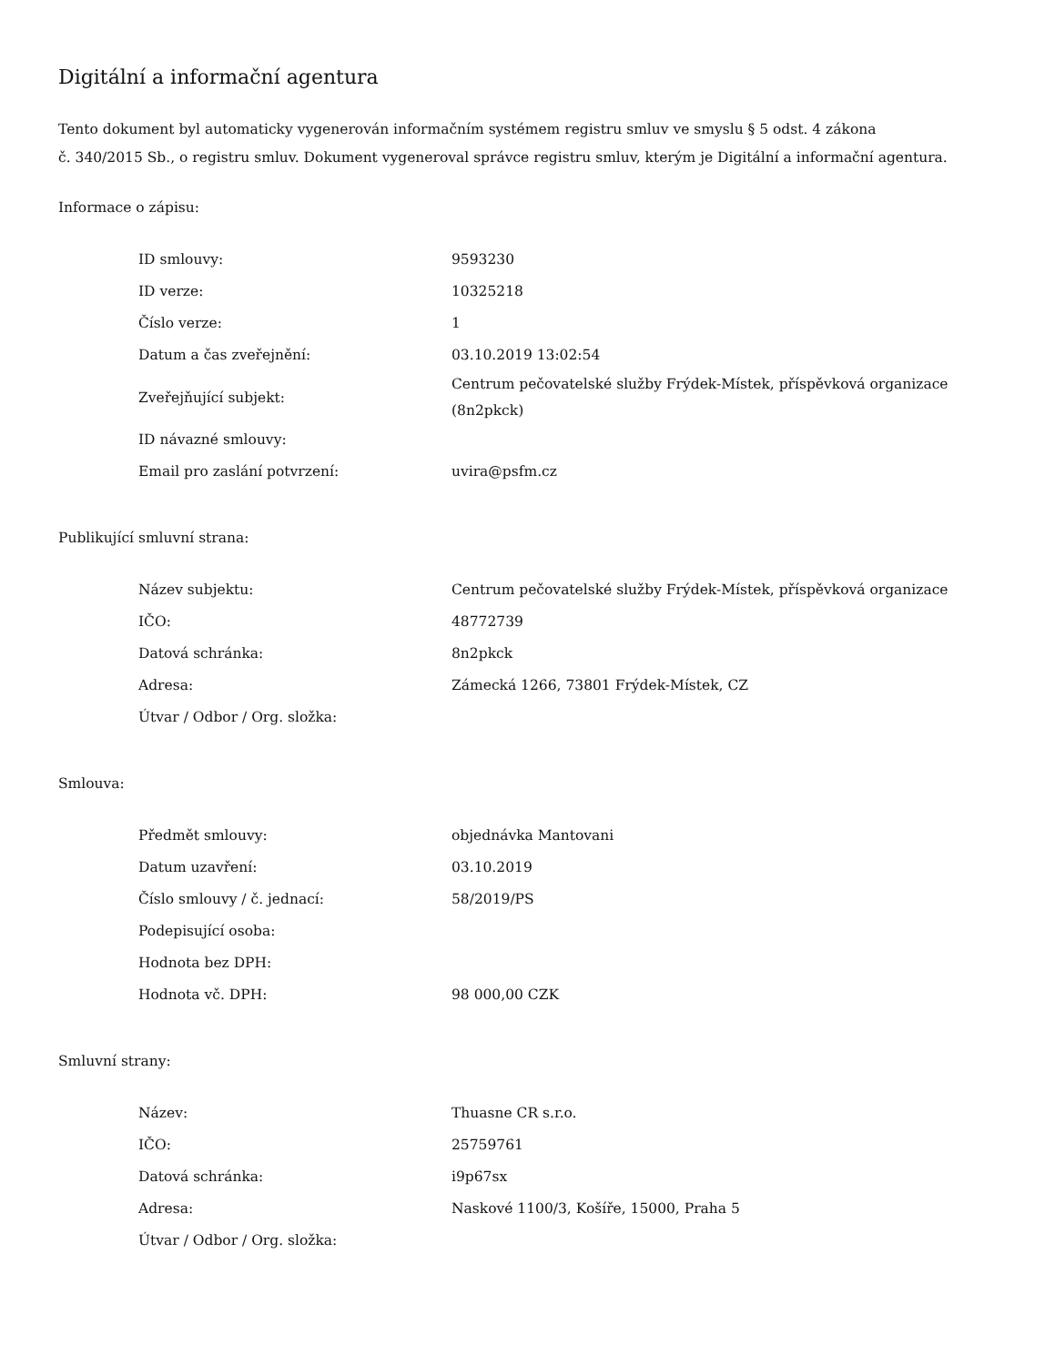Digitální a informační agentura
Tento dokument byl automaticky vygenerován informačním systémem registru smluv ve smyslu § 5 odst. 4 zákona
č. 340/2015 Sb., o registru smluv. Dokument vygeneroval správce registru smluv, kterým je Digitální a informační agentura.
Informace o zápisu:
| ID smlouvy: | 9593230 |
| ID verze: | 10325218 |
| Číslo verze: | 1 |
| Datum a čas zveřejnění: | 03.10.2019 13:02:54 |
| Zveřejňující subjekt: | Centrum pečovatelské služby Frýdek-Místek, příspěvková organizace (8n2pkck) |
| ID návazné smlouvy: | |
| Email pro zaslání potvrzení: | uvira@psfm.cz |
Publikující smluvní strana:
| Název subjektu: | Centrum pečovatelské služby Frýdek-Místek, příspěvková organizace |
| IČO: | 48772739 |
| Datová schránka: | 8n2pkck |
| Adresa: | Zámecká 1266, 73801 Frýdek-Místek, CZ |
| Útvar / Odbor / Org. složka: | |
Smlouva:
| Předmět smlouvy: | objednávka Mantovani |
| Datum uzavření: | 03.10.2019 |
| Číslo smlouvy / č. jednací: | 58/2019/PS |
| Podepisující osoba: | |
| Hodnota bez DPH: | |
| Hodnota vč. DPH: | 98 000,00 CZK |
Smluvní strany:
| Název: | Thuasne CR s.r.o. |
| IČO: | 25759761 |
| Datová schránka: | i9p67sx |
| Adresa: | Naskové 1100/3, Košíře, 15000, Praha 5 |
| Útvar / Odbor / Org. složka: | |